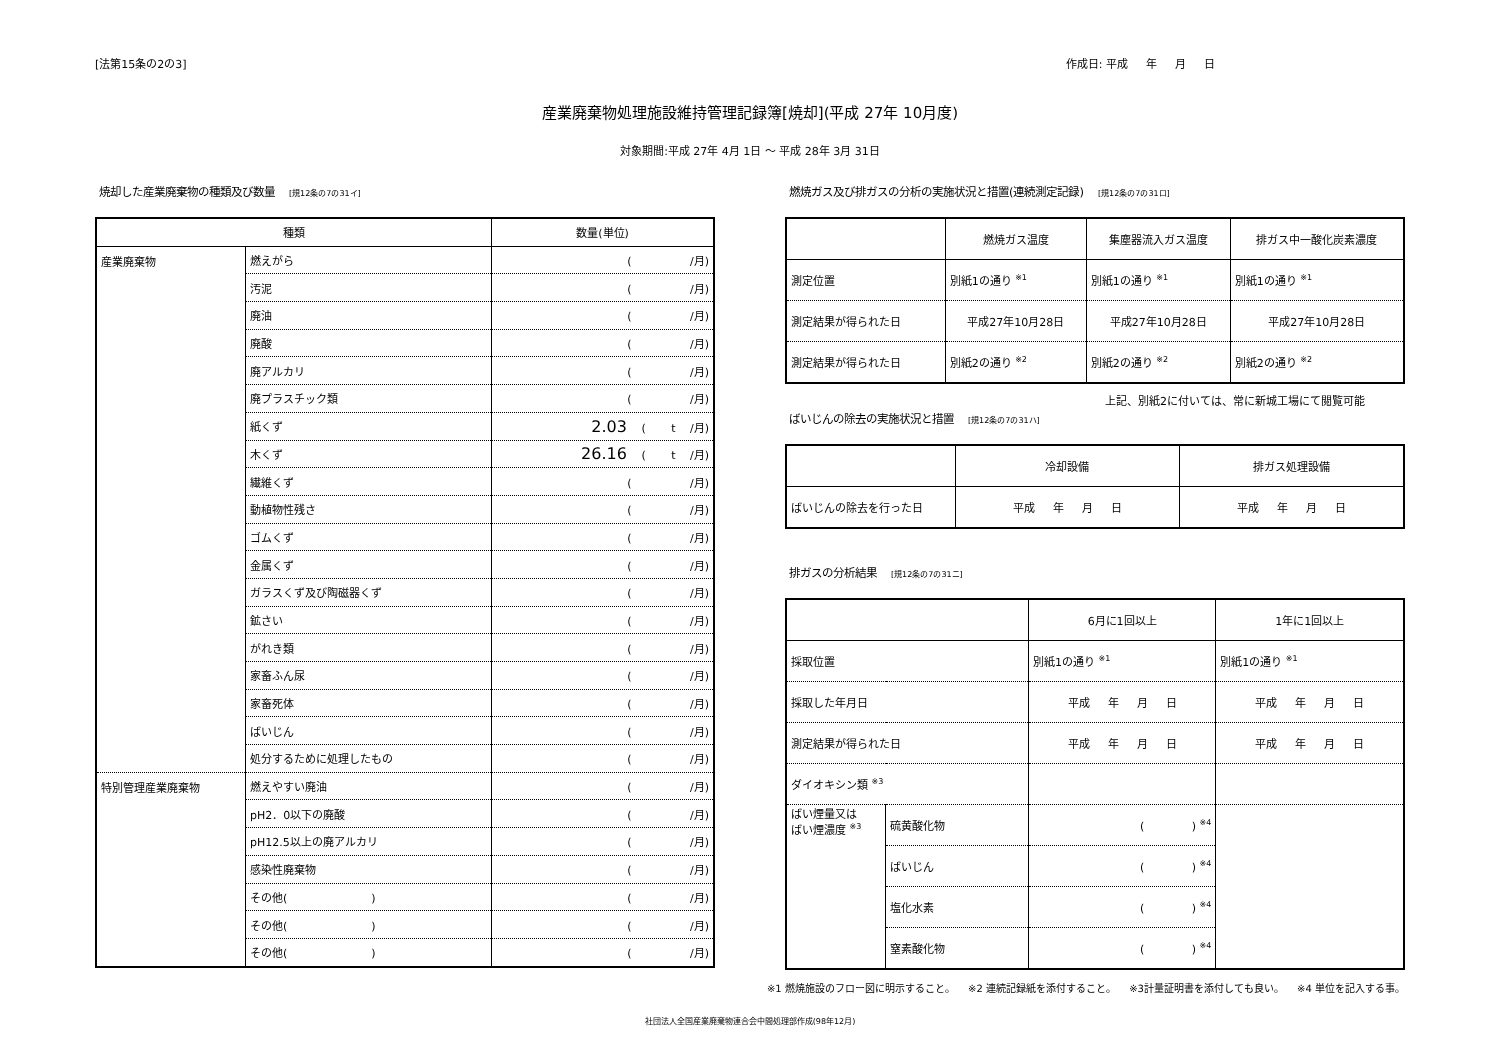[法第15条の2の3] 作成日: 平成 　 年 　 月 　 日
産業廃棄物処理施設維持管理記録簿[焼却](平成 27年 10月度)
対象期間:平成 27年 4月 1日 ～ 平成 28年 3月 31日
焼却した産業廃棄物の種類及び数量 [規12条の7の31イ]
| 種類 | | 数量(単位) |
| --- | --- | --- |
| 産業廃棄物 | 燃えがら | ( /月) |
| | 汚泥 | ( /月) |
| | 廃油 | ( /月) |
| | 廃酸 | ( /月) |
| | 廃アルカリ | ( /月) |
| | 廃プラスチック類 | ( /月) |
| | 紙くず | 2.03 ( t /月) |
| | 木くず | 26.16 ( t /月) |
| | 繊維くず | ( /月) |
| | 動植物性残さ | ( /月) |
| | ゴムくず | ( /月) |
| | 金属くず | ( /月) |
| | ガラスくず及び陶磁器くず | ( /月) |
| | 鉱さい | ( /月) |
| | がれき類 | ( /月) |
| | 家畜ふん尿 | ( /月) |
| | 家畜死体 | ( /月) |
| | ばいじん | ( /月) |
| | 処分するために処理したもの | ( /月) |
| 特別管理産業廃棄物 | 燃えやすい廃油 | ( /月) |
| | pH2．0以下の廃酸 | ( /月) |
| | pH12.5以上の廃アルカリ | ( /月) |
| | 感染性廃棄物 | ( /月) |
| | その他( ) | ( /月) |
| | その他( ) | ( /月) |
| | その他( ) | ( /月) |
燃焼ガス及び排ガスの分析の実施状況と措置(連続測定記録) [規12条の7の31ロ]
| | 燃焼ガス温度 | 集塵器流入ガス温度 | 排ガス中一酸化炭素濃度 |
| --- | --- | --- | --- |
| 測定位置 | 別紙1の通り <sup>※1</sup> | 別紙1の通り <sup>※1</sup> | 別紙1の通り <sup>※1</sup> |
| 測定結果が得られた日 | 平成27年10月28日 | 平成27年10月28日 | 平成27年10月28日 |
| 測定結果が得られた日 | 別紙2の通り <sup>※2</sup> | 別紙2の通り <sup>※2</sup> | 別紙2の通り <sup>※2</sup> |
上記、別紙2に付いては、常に新城工場にて閲覧可能
ばいじんの除去の実施状況と措置 [規12条の7の31ハ]
| | 冷却設備 | 排ガス処理設備 |
| --- | --- | --- |
| ばいじんの除去を行った日 | 平成 年 月 日 | 平成 年 月 日 |
排ガスの分析結果 [規12条の7の31ニ]
| | | 6月に1回以上 | 1年に1回以上 |
| --- | --- | --- | --- |
| 採取位置 | | 別紙1の通り <sup>※1</sup> | 別紙1の通り <sup>※1</sup> |
| 採取した年月日 | | 平成 年 月 日 | 平成 年 月 日 |
| 測定結果が得られた日 | | 平成 年 月 日 | 平成 年 月 日 |
| ダイオキシン類 <sup>※3</sup> | | | |
| ばい煙量又は ばい煙濃度 <sup>※3</sup> | 硫黄酸化物 | ( ) <sup>※4</sup> | |
| | ばいじん | ( ) <sup>※4</sup> | |
| | 塩化水素 | ( ) <sup>※4</sup> | |
| | 窒素酸化物 | ( ) <sup>※4</sup> | |
※1 燃焼施設のフロー図に明示すること。 　※2 連続記録紙を添付すること。 　※3計量証明書を添付しても良い。 　※4 単位を記入する事。
社団法人全国産業廃棄物連合会中間処理部作成(98年12月)